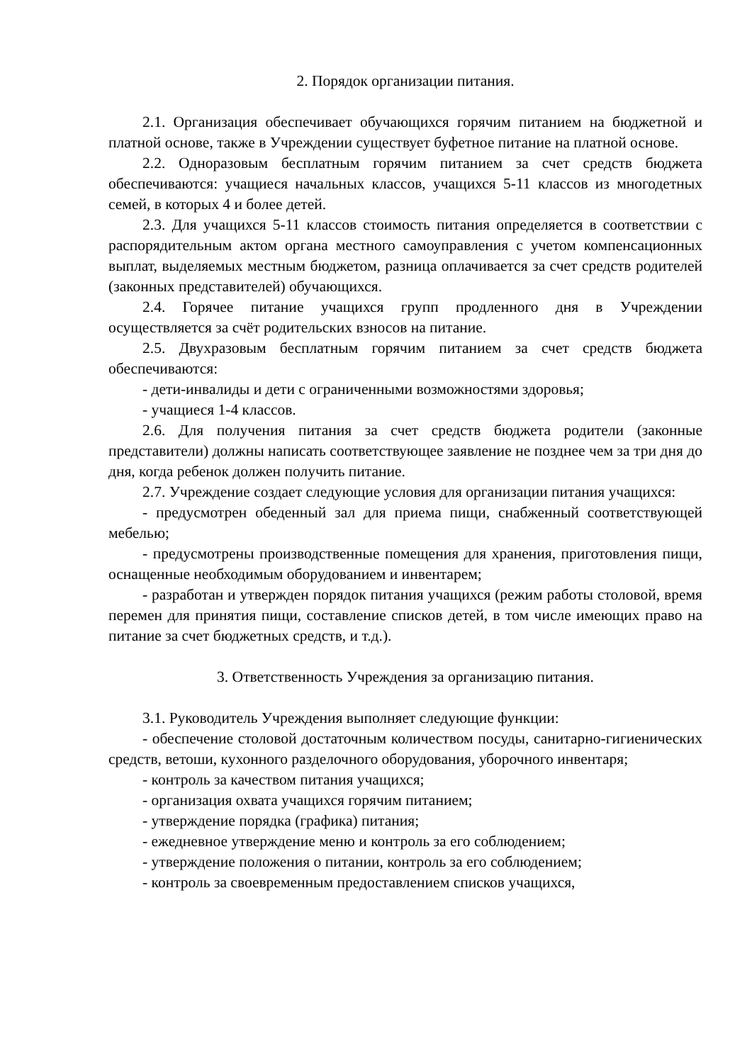2. Порядок организации питания.
2.1. Организация обеспечивает обучающихся горячим питанием на бюджетной и платной основе, также в Учреждении существует буфетное питание на платной основе.
2.2. Одноразовым бесплатным горячим питанием за счет средств бюджета обеспечиваются: учащиеся начальных классов, учащихся 5-11 классов из многодетных семей, в которых 4 и более детей.
2.3. Для учащихся 5-11 классов стоимость питания определяется в соответствии с распорядительным актом органа местного самоуправления с учетом компенсационных выплат, выделяемых местным бюджетом, разница оплачивается за счет средств родителей (законных представителей) обучающихся.
2.4. Горячее питание учащихся групп продленного дня в Учреждении осуществляется за счёт родительских взносов на питание.
2.5. Двухразовым бесплатным горячим питанием за счет средств бюджета обеспечиваются:
- дети-инвалиды и дети с ограниченными возможностями здоровья;
- учащиеся 1-4 классов.
2.6. Для получения питания за счет средств бюджета родители (законные представители) должны написать соответствующее заявление не позднее чем за три дня до дня, когда ребенок должен получить питание.
2.7. Учреждение создает следующие условия для организации питания учащихся:
- предусмотрен обеденный зал для приема пищи, снабженный соответствующей мебелью;
- предусмотрены производственные помещения для хранения, приготовления пищи, оснащенные необходимым оборудованием и инвентарем;
- разработан и утвержден порядок питания учащихся (режим работы столовой, время перемен для принятия пищи, составление списков детей, в том числе имеющих право на питание за счет бюджетных средств, и т.д.).
3. Ответственность Учреждения за организацию питания.
3.1. Руководитель Учреждения выполняет следующие функции:
- обеспечение столовой достаточным количеством посуды, санитарно-гигиенических средств, ветоши, кухонного разделочного оборудования, уборочного инвентаря;
- контроль за качеством питания учащихся;
- организация охвата учащихся горячим питанием;
- утверждение порядка (графика) питания;
- ежедневное утверждение меню и контроль за его соблюдением;
- утверждение положения о питании, контроль за его соблюдением;
- контроль за своевременным предоставлением списков учащихся,